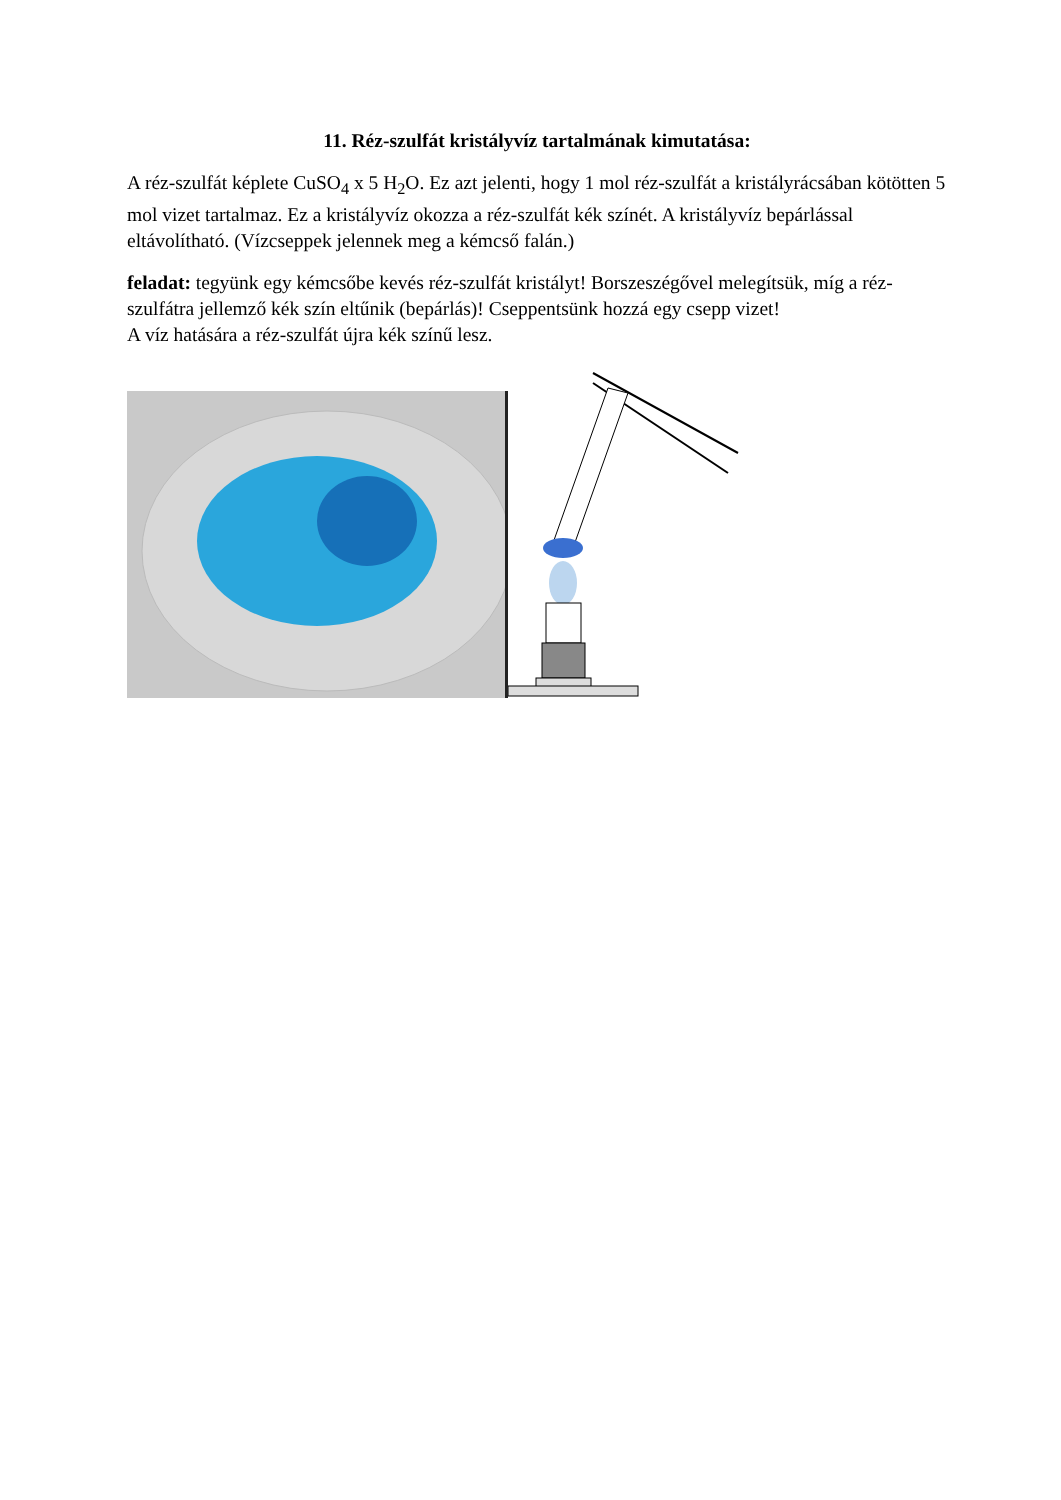11. Réz-szulfát kristályvíz tartalmának kimutatása:
A réz-szulfát képlete CuSO<sub>4</sub> x 5 H<sub>2</sub>O. Ez azt jelenti, hogy 1 mol réz-szulfát a kristályrácsában kötötten 5 mol vizet tartalmaz. Ez a kristályvíz okozza a réz-szulfát kék színét. A kristályvíz bepárlással eltávolítható. (Vízcseppek jelennek meg a kémcső falán.)
feladat: tegyünk egy kémcsőbe kevés réz-szulfát kristályt! Borszeszégővel melegítsük, míg a réz-szulfátra jellemző kék szín eltűnik (bepárlás)! Cseppentsünk hozzá egy csepp vizet!
A víz hatására a réz-szulfát újra kék színű lesz.